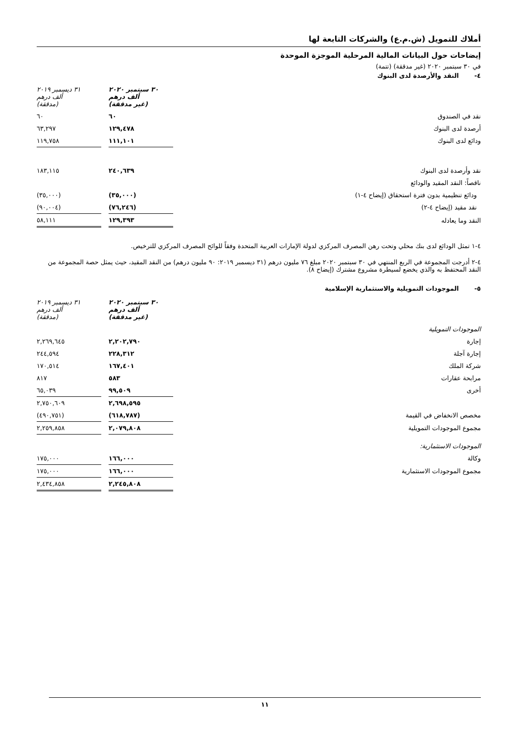أملاك للتمويل (ش.م.ع) والشركات التابعة لها
إيضاحات حول البيانات المالية المرحلية الموجزة الموحدة
في ٣٠ سبتمبر ٢٠٢٠ (غير مدققة) (تتمة)
٤- النقد والأرصدة لدى البنوك
| | ٣٠ سبتمبر ٢٠٢٠ ألف درهم (غير مدققة) | | ٣١ ديسمبر ٢٠١٩ ألف درهم (مدققة) |
| نقد في الصندوق | ٦٠ | | ٦٠ |
| أرصدة لدى البنوك | ١٢٩,٤٧٨ | | ٦٣,٢٩٧ |
| ودائع لدى البنوك | ١١١,١٠١ | | ١١٩,٧٥٨ |
| نقد وأرصدة لدى البنوك | ٢٤٠,٦٣٩ | | ١٨٣,١١٥ |
| ناقصاً: النقد المقيد والودائع | | | |
| ودائع تنظيمية بدون فترة استحقاق (إيضاح ٤-١) | (٣٥,٠٠٠) | | (٣٥,٠٠٠) |
| نقد مقيد (إيضاح ٤-٢) | (٧٦,٢٤٦) | | (٩٠,٠٠٤) |
| النقد وما يعادله | ١٢٩,٣٩٣ | | ٥٨,١١١ |
٤-١ تمثل الودائع لدى بنك محلي وتحت رهن المصرف المركزي لدولة الإمارات العربية المتحدة وفقاً للوائح المصرف المركزي للترخيص.
٤-٢ أدرجت المجموعة في الربع المنتهي في ٣٠ سبتمبر ٢٠٢٠ مبلغ ٧٦ مليون درهم (٣١ ديسمبر ٢٠١٩: ٩٠ مليون درهم) من النقد المقيد، حيث يمثل حصة المجموعة من النقد المحتفظ به والذي يخضع لسيطرة مشروع مشترك (إيضاح ٨).
٥- الموجودات التمويلية والاستثمارية الإسلامية
| | ٣٠ سبتمبر ٢٠٢٠ ألف درهم (غير مدققة) | | ٣١ ديسمبر ٢٠١٩ ألف درهم (مدققة) |
| الموجودات التمويلية | | | |
| إجارة | ٢,٢٠٢,٧٩٠ | | ٢,٢٦٩,٦٤٥ |
| إجارة آجلة | ٢٢٨,٣١٢ | | ٢٤٤,٥٩٤ |
| شركة الملك | ١٦٧,٤٠١ | | ١٧٠,٥١٤ |
| مرابحة عقارات | ٥٨٣ | | ٨١٧ |
| أخرى | ٩٩,٥٠٩ | | ٦٥,٠٣٩ |
| | ٢,٦٩٨,٥٩٥ | | ٢,٧٥٠,٦٠٩ |
| مخصص الانخفاض في القيمة | (٦١٨,٧٨٧) | | (٤٩٠,٧٥١) |
| مجموع الموجودات التمويلية | ٢,٠٧٩,٨٠٨ | | ٢,٢٥٩,٨٥٨ |
| الموجودات الاستثمارية: | | | |
| وكالة | ١٦٦,٠٠٠ | | ١٧٥,٠٠٠ |
| مجموع الموجودات الاستثمارية | ١٦٦,٠٠٠ | | ١٧٥,٠٠٠ |
| | ٢,٢٤٥,٨٠٨ | | ٢,٤٣٤,٨٥٨ |
١١